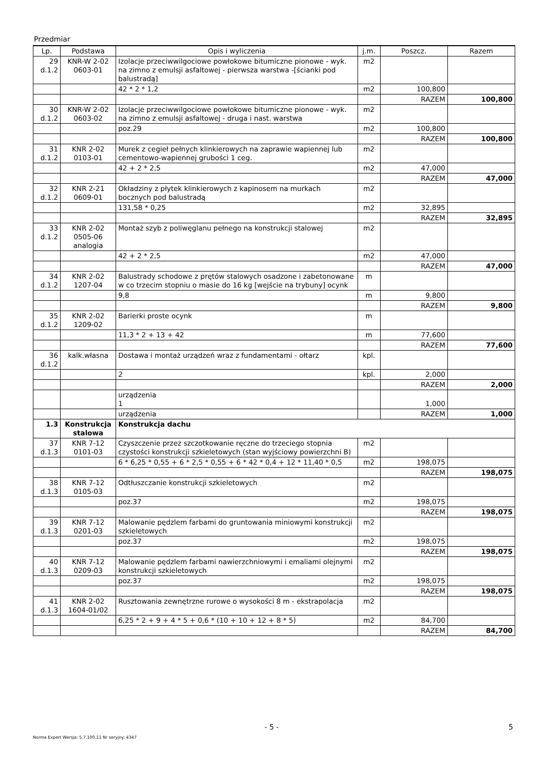Przedmiar
| Lp. | Podstawa | Opis i wyliczenia | j.m. | Poszcz. | Razem |
| --- | --- | --- | --- | --- | --- |
| 29 d.1.2 | KNR-W 2-02 0603-01 | Izolacje przeciwwilgociowe powłokowe bitumiczne pionowe - wyk. na zimno z emulsji asfaltowej - pierwsza warstwa -[ścianki pod balustradą] | m2 | | |
| | | 42 * 2 * 1,2 | m2 | 100,800 | |
| | | | | RAZEM | 100,800 |
| 30 d.1.2 | KNR-W 2-02 0603-02 | Izolacje przeciwwilgociowe powłokowe bitumiczne pionowe - wyk. na zimno z emulsji asfaltowej - druga i nast. warstwa | m2 | | |
| | | poz.29 | m2 | 100,800 | |
| | | | | RAZEM | 100,800 |
| 31 d.1.2 | KNR 2-02 0103-01 | Murek z cegieł pełnych klinkierowych na zaprawie wapiennej lub cementowo-wapiennej grubości 1 ceg. | m2 | | |
| | | 42 + 2 * 2,5 | m2 | 47,000 | |
| | | | | RAZEM | 47,000 |
| 32 d.1.2 | KNR 2-21 0609-01 | Okładziny z płytek klinkierowych z kapinosem na murkach bocznych pod balustradą | m2 | | |
| | | 131,58 * 0,25 | m2 | 32,895 | |
| | | | | RAZEM | 32,895 |
| 33 d.1.2 | KNR 2-02 0505-06 analogia | Montaż szyb z poliwęglanu pełnego na konstrukcji stalowej | m2 | | |
| | | 42 + 2 * 2,5 | m2 | 47,000 | |
| | | | | RAZEM | 47,000 |
| 34 d.1.2 | KNR 2-02 1207-04 | Balustrady schodowe z prętów stalowych osadzone i zabetonowane w co trzecim stopniu o masie do 16 kg [wejście na trybuny] ocynk | m | | |
| | | 9,8 | m | 9,800 | |
| | | | | RAZEM | 9,800 |
| 35 d.1.2 | KNR 2-02 1209-02 | Barierki proste ocynk | m | | |
| | | 11,3 * 2 + 13 + 42 | m | 77,600 | |
| | | | | RAZEM | 77,600 |
| 36 d.1.2 | kalk.własna | Dostawa i montaż urządzeń wraz z fundamentami - ołtarz | kpl. | | |
| | | 2 | kpl. | 2,000 | |
| | | | | RAZEM | 2,000 |
| | | urządzenia 1 | | 1,000 | |
| | | urządzenia | | RAZEM | 1,000 |
| 1.3 | Konstrukcja stalowa | Konstrukcja dachu | | | |
| 37 d.1.3 | KNR 7-12 0101-03 | Czyszczenie przez szczotkowanie ręczne do trzeciego stopnia czystości konstrukcji szkieletowych (stan wyjściowy powierzchni B) | m2 | | |
| | | 6 * 6,25 * 0,55 + 6 * 2,5 * 0,55 + 6 * 42 * 0,4 + 12 * 11,40 * 0,5 | m2 | 198,075 | |
| | | | | RAZEM | 198,075 |
| 38 d.1.3 | KNR 7-12 0105-03 | Odtłuszczanie konstrukcji szkieletowych | m2 | | |
| | | poz.37 | m2 | 198,075 | |
| | | | | RAZEM | 198,075 |
| 39 d.1.3 | KNR 7-12 0201-03 | Malowanie pędzlem farbami do gruntowania miniowymi konstrukcji szkieletowych | m2 | | |
| | | poz.37 | m2 | 198,075 | |
| | | | | RAZEM | 198,075 |
| 40 d.1.3 | KNR 7-12 0209-03 | Malowanie pędzlem farbami nawierzchniowymi i emaliami olejnymi konstrukcji szkieletowych | m2 | | |
| | | poz.37 | m2 | 198,075 | |
| | | | | RAZEM | 198,075 |
| 41 d.1.3 | KNR 2-02 1604-01/02 | Rusztowania zewnętrzne rurowe o wysokości 8 m - ekstrapolacja | m2 | | |
| | | 6,25 * 2 + 9 + 4 * 5 + 0,6 * (10 + 10 + 12 + 8 * 5) | m2 | 84,700 | |
| | | | | RAZEM | 84,700 |
- 5 - 5
Norma Expert Wersja: 5.7.100.11 Nr seryjny: 4347